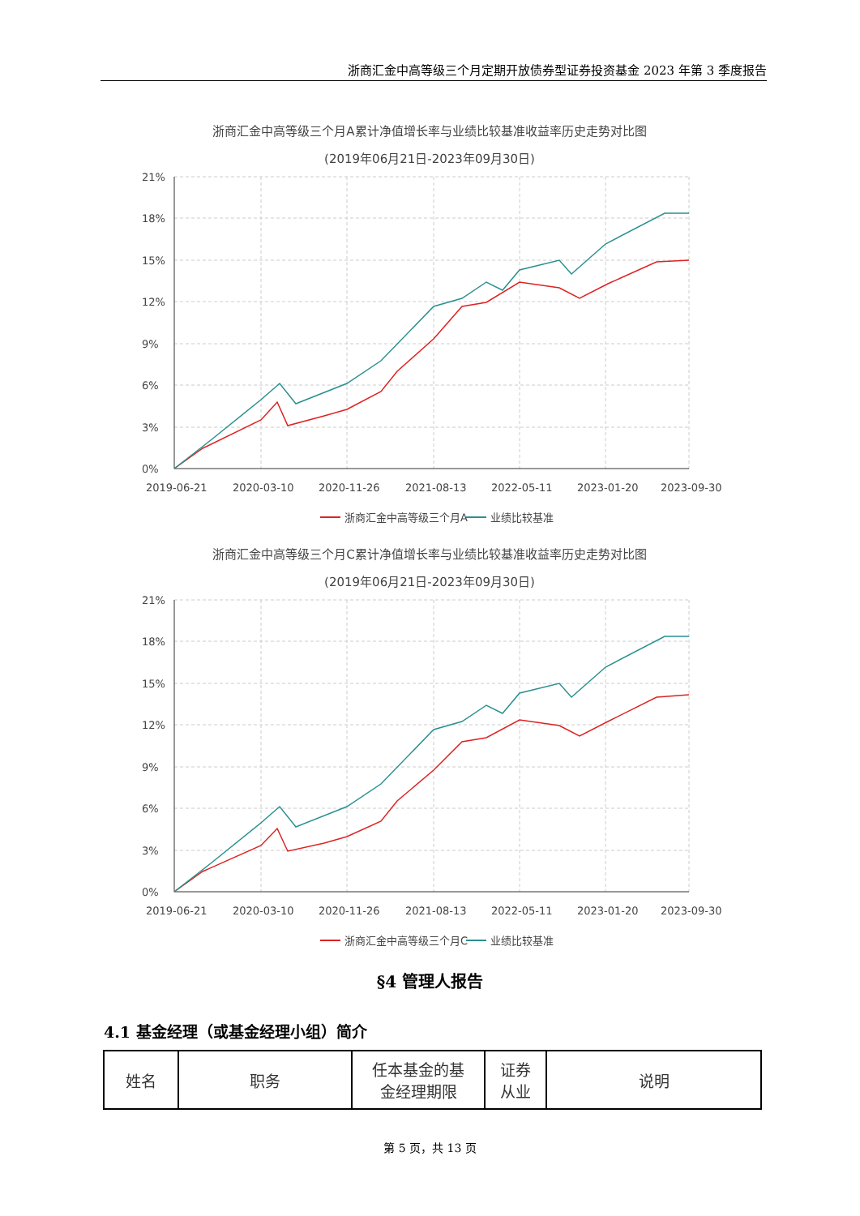浙商汇金中高等级三个月定期开放债券型证券投资基金 2023 年第 3 季度报告
浙商汇金中高等级三个月A累计净值增长率与业绩比较基准收益率历史走势对比图
(2019年06月21日-2023年09月30日)
21%
18%
15%
12%
9%
6%
3%
0%
2019-06-21
2020-03-10
2020-11-26
2021-08-13
2022-05-11
2023-01-20
2023-09-30
浙商汇金中高等级三个月A
业绩比较基准
浙商汇金中高等级三个月C累计净值增长率与业绩比较基准收益率历史走势对比图
(2019年06月21日-2023年09月30日)
21%
18%
15%
12%
9%
6%
3%
0%
2019-06-21
2020-03-10
2020-11-26
2021-08-13
2022-05-11
2023-01-20
2023-09-30
浙商汇金中高等级三个月C
业绩比较基准
§4 管理人报告
4.1 基金经理（或基金经理小组）简介
| 姓名 | 职务 | 任本基金的基 金经理期限 | 证券 从业 | 说明 |
第 5 页，共 13 页